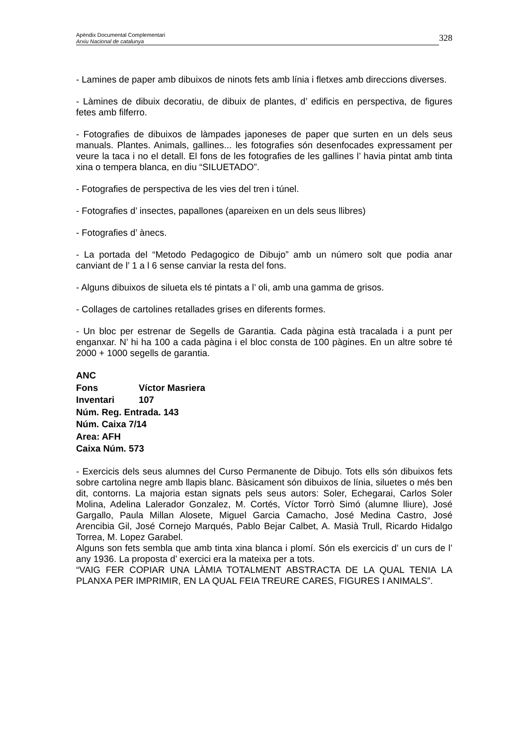Apèndix Documental Complementari
Arxiu Nacional de catalunya
328
- Lamines de paper amb dibuixos de ninots fets amb línia i fletxes amb direccions diverses.
- Làmines de dibuix decoratiu, de dibuix de plantes, d’ edificis en perspectiva, de figures fetes amb filferro.
- Fotografies de dibuixos de làmpades japoneses de paper que surten en un dels seus manuals. Plantes. Animals, gallines... les fotografies són desenfocades expressament per veure la taca i no el detall. El fons de les fotografies de les gallines l’ havia pintat amb tinta xina o tempera blanca, en diu “SILUETADO”.
- Fotografies de perspectiva de les vies del tren i túnel.
- Fotografies d’ insectes, papallones (apareixen en un dels seus llibres)
- Fotografies d’ ànecs.
- La portada del “Metodo Pedagogico de Dibujo” amb un número solt que podia anar canviant de l’ 1 a l 6 sense canviar la resta del fons.
- Alguns dibuixos de silueta els té pintats a l’ oli, amb una gamma de grisos.
- Collages de cartolines retallades grises en diferents formes.
- Un bloc per estrenar de Segells de Garantia. Cada pàgina està tracalada i a punt per enganxar. N’ hi ha 100 a cada pàgina i el bloc consta de 100 pàgines. En un altre sobre té 2000 + 1000 segells de garantia.
ANC
Fons Víctor Masriera
Inventari 107
Núm. Reg. Entrada. 143
Núm. Caixa 7/14
Area: AFH
Caixa Núm. 573
- Exercicis dels seus alumnes del Curso Permanente de Dibujo. Tots ells són dibuixos fets sobre cartolina negre amb llapis blanc. Bàsicament són dibuixos de línia, siluetes o més ben dit, contorns. La majoria estan signats pels seus autors: Soler, Echegarai, Carlos Soler Molina, Adelina Lalerador Gonzalez, M. Cortés, Víctor Torrò Simó (alumne lliure), José Gargallo, Paula Millan Alosete, Miguel Garcia Camacho, José Medina Castro, José Arencibia Gil, José Cornejo Marqués, Pablo Bejar Calbet, A. Masià Trull, Ricardo Hidalgo Torrea, M. Lopez Garabel.
Alguns son fets sembla que amb tinta xina blanca i plomí. Són els exercicis d’ un curs de l’ any 1936. La proposta d’ exercici era la mateixa per a tots.
“VAIG FER COPIAR UNA LÀMIA TOTALMENT ABSTRACTA DE LA QUAL TENIA LA PLANXA PER IMPRIMIR, EN LA QUAL FEIA TREURE CARES, FIGURES I ANIMALS”.